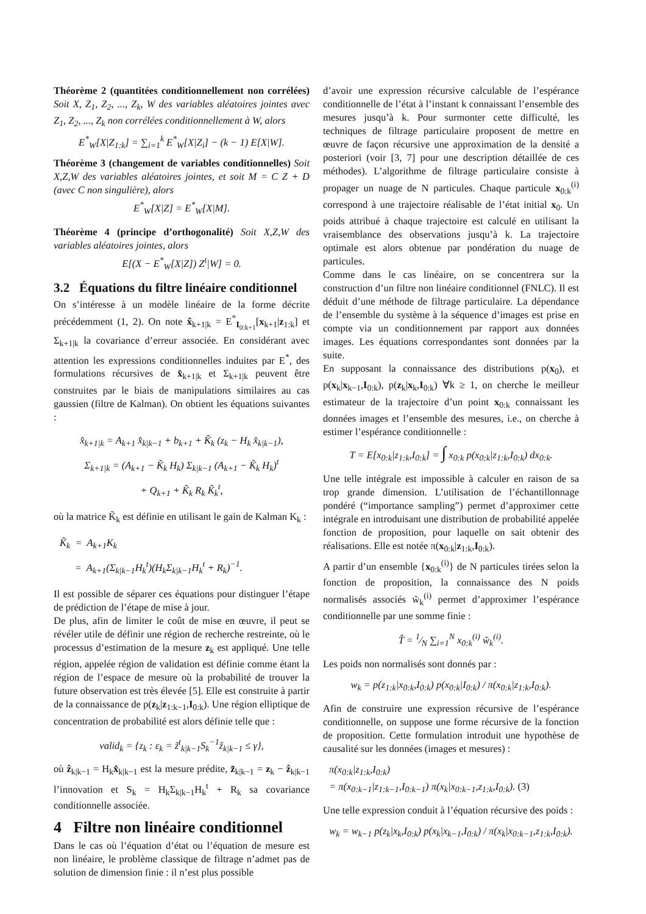Théorème 2 (quantitées conditionnellement non corrélées) Soit X, Z<sub>1</sub>, Z<sub>2</sub>, ..., Z<sub>k</sub>, W des variables aléatoires jointes avec Z<sub>1</sub>, Z<sub>2</sub>, ..., Z<sub>k</sub> non corrélées conditionnellement à W, alors
E<sup>*</sup><sub>W</sub>[X|Z<sub>1:k</sub>] = ∑<sub>i=1</sub><sup>k</sup> E<sup>*</sup><sub>W</sub>[X|Z<sub>i</sub>] − (k − 1) E[X|W].
Théorème 3 (changement de variables conditionnelles) Soit X,Z,W des variables aléatoires jointes, et soit M = C Z + D (avec C non singulière), alors
E<sup>*</sup><sub>W</sub>[X|Z] = E<sup>*</sup><sub>W</sub>[X|M].
Théorème 4 (principe d’orthogonalité) Soit X,Z,W des variables aléatoires jointes, alors
E[(X − E<sup>*</sup><sub>W</sub>[X|Z]) Z<sup>t</sup>|W] = 0.
3.2 Équations du filtre linéaire conditionnel
On s’intéresse à un modèle linéaire de la forme décrite précédemment (1, 2). On note x̂<sub>k+1|k</sub> = E<sup>*</sup><sub>I<sub>0:k+1</sub></sub>[x<sub>k+1</sub>|z<sub>1:k</sub>] et Σ<sub>k+1|k</sub> la covariance d’erreur associée. En considérant avec attention les expressions conditionnelles induites par E<sup>*</sup>, des formulations récursives de x̂<sub>k+1|k</sub> et Σ<sub>k+1|k</sub> peuvent être construites par le biais de manipulations similaires au cas gaussien (filtre de Kalman). On obtient les équations suivantes :
x̂<sub>k+1|k</sub> = A<sub>k+1</sub> x̂<sub>k|k−1</sub> + b<sub>k+1</sub> + K̃<sub>k</sub> (z<sub>k</sub> − H<sub>k</sub> x̂<sub>k|k−1</sub>),
Σ<sub>k+1|k</sub> = (A<sub>k+1</sub> − K̃<sub>k</sub> H<sub>k</sub>) Σ<sub>k|k−1</sub> (A<sub>k+1</sub> − K̃<sub>k</sub> H<sub>k</sub>)<sup>t</sup>
+ Q<sub>k+1</sub> + K̃<sub>k</sub> R<sub>k</sub> K̃<sub>k</sub><sup>t</sup>,
où la matrice K̃<sub>k</sub> est définie en utilisant le gain de Kalman K<sub>k</sub> :
K̃<sub>k</sub> = A<sub>k+1</sub>K<sub>k</sub>
= A<sub>k+1</sub>(Σ<sub>k|k−1</sub>H<sub>k</sub><sup>t</sup>)(H<sub>k</sub>Σ<sub>k|k−1</sub>H<sub>k</sub><sup>t</sup> + R<sub>k</sub>)<sup>−1</sup>.
Il est possible de séparer ces équations pour distinguer l’étape de prédiction de l’étape de mise à jour.
De plus, afin de limiter le coût de mise en œuvre, il peut se révéler utile de définir une région de recherche restreinte, où le processus d’estimation de la mesure z<sub>k</sub> est appliqué. Une telle région, appelée région de validation est définie comme étant la région de l’espace de mesure où la probabilité de trouver la future observation est très élevée [5]. Elle est construite à partir de la connaissance de p(z<sub>k</sub>|z<sub>1:k−1</sub>,I<sub>0:k</sub>). Une région elliptique de concentration de probabilité est alors définie telle que :
valid<sub>k</sub> = {z<sub>k</sub> : ε<sub>k</sub> = z̃<sup>t</sup><sub>k|k−1</sub>S<sub>k</sub><sup>−1</sup>z̃<sub>k|k−1</sub> ≤ γ},
où ẑ<sub>k|k−1</sub> = H<sub>k</sub>x̂<sub>k|k−1</sub> est la mesure prédite, z̃<sub>k|k−1</sub> = z<sub>k</sub> − ẑ<sub>k|k−1</sub> l’innovation et S<sub>k</sub> = H<sub>k</sub>Σ<sub>k|k−1</sub>H<sub>k</sub><sup>t</sup> + R<sub>k</sub> sa covariance conditionnelle associée.
4 Filtre non linéaire conditionnel
Dans le cas où l’équation d’état ou l’équation de mesure est non linéaire, le problème classique de filtrage n’admet pas de solution de dimension finie : il n’est plus possible
d’avoir une expression récursive calculable de l’espérance conditionnelle de l’état à l’instant k connaissant l’ensemble des mesures jusqu’à k. Pour surmonter cette difficulté, les techniques de filtrage particulaire proposent de mettre en œuvre de façon récursive une approximation de la densité a posteriori (voir [3, 7] pour une description détaillée de ces méthodes). L’algorithme de filtrage particulaire consiste à propager un nuage de N particules. Chaque particule x<sub>0:k</sub><sup>(i)</sup> correspond à une trajectoire réalisable de l’état initial x<sub>0</sub>. Un poids attribué à chaque trajectoire est calculé en utilisant la vraisemblance des observations jusqu’à k. La trajectoire optimale est alors obtenue par pondération du nuage de particules.
Comme dans le cas linéaire, on se concentrera sur la construction d’un filtre non linéaire conditionnel (FNLC). Il est déduit d’une méthode de filtrage particulaire. La dépendance de l’ensemble du système à la séquence d’images est prise en compte via un conditionnement par rapport aux données images. Les équations correspondantes sont données par la suite.
En supposant la connaissance des distributions p(x<sub>0</sub>), et p(x<sub>k</sub>|x<sub>k−1</sub>,I<sub>0:k</sub>), p(z<sub>k</sub>|x<sub>k</sub>,I<sub>0:k</sub>) ∀k ≥ 1, on cherche le meilleur estimateur de la trajectoire d’un point x<sub>0:k</sub> connaissant les données images et l’ensemble des mesures, i.e., on cherche à estimer l’espérance conditionnelle :
T = E[x<sub>0:k</sub>|z<sub>1:k</sub>,I<sub>0:k</sub>] = ∫ x<sub>0:k</sub> p(x<sub>0:k</sub>|z<sub>1:k</sub>,I<sub>0:k</sub>) dx<sub>0:k</sub>.
Une telle intégrale est impossible à calculer en raison de sa trop grande dimension. L’utilisation de l’échantillonnage pondéré (“importance sampling”) permet d’approximer cette intégrale en introduisant une distribution de probabilité appelée fonction de proposition, pour laquelle on sait obtenir des réalisations. Elle est notée π(x<sub>0:k</sub>|z<sub>1:k</sub>,I<sub>0:k</sub>).
A partir d’un ensemble {x<sub>0:k</sub><sup>(i)</sup>} de N particules tirées selon la fonction de proposition, la connaissance des N poids normalisés associés w̃<sub>k</sub><sup>(i)</sup> permet d’approximer l’espérance conditionnelle par une somme finie :
T̂ = 1⁄N ∑<sub>i=1</sub><sup>N</sup> x<sub>0:k</sub><sup>(i)</sup> w̃<sub>k</sub><sup>(i)</sup>.
Les poids non normalisés sont donnés par :
w<sub>k</sub> = p(z<sub>1:k</sub>|x<sub>0:k</sub>,I<sub>0:k</sub>) p(x<sub>0:k</sub>|I<sub>0:k</sub>) / π(x<sub>0:k</sub>|z<sub>1:k</sub>,I<sub>0:k</sub>).
Afin de construire une expression récursive de l’espérance conditionnelle, on suppose une forme récursive de la fonction de proposition. Cette formulation introduit une hypothèse de causalité sur les données (images et mesures) :
π(x<sub>0:k</sub>|z<sub>1:k</sub>,I<sub>0:k</sub>)
= π(x<sub>0:k−1</sub>|z<sub>1:k−1</sub>,I<sub>0:k−1</sub>) π(x<sub>k</sub>|x<sub>0:k−1</sub>,z<sub>1:k</sub>,I<sub>0:k</sub>). (3)
Une telle expression conduit à l’équation récursive des poids :
w<sub>k</sub> = w<sub>k−1</sub> p(z<sub>k</sub>|x<sub>k</sub>,I<sub>0:k</sub>) p(x<sub>k</sub>|x<sub>k−1</sub>,I<sub>0:k</sub>) / π(x<sub>k</sub>|x<sub>0:k−1</sub>,z<sub>1:k</sub>,I<sub>0:k</sub>).